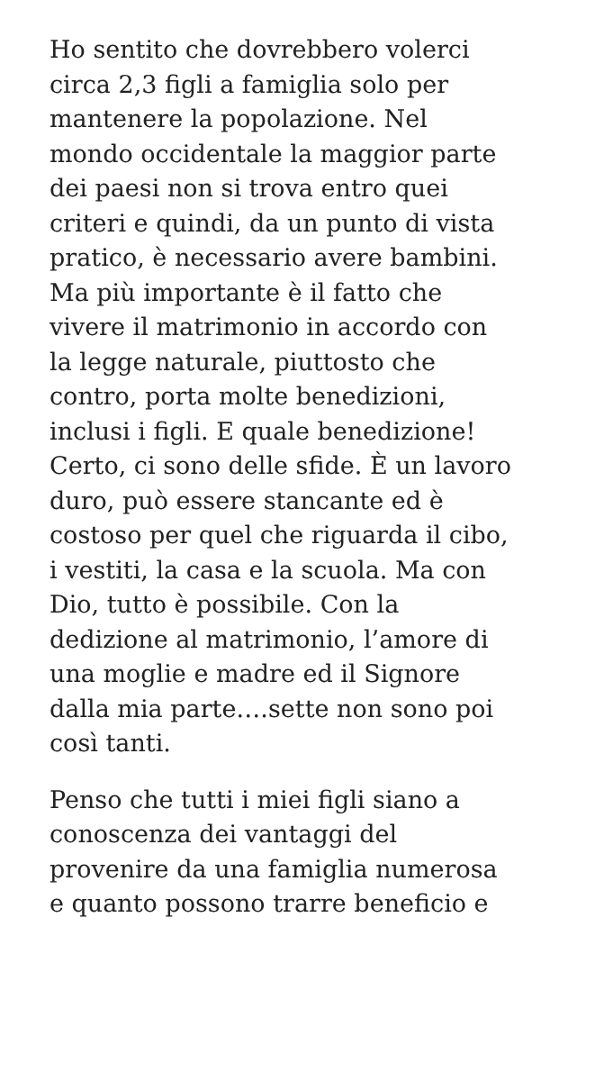Ho sentito che dovrebbero volerci
circa 2,3 figli a famiglia solo per
mantenere la popolazione. Nel
mondo occidentale la maggior parte
dei paesi non si trova entro quei
criteri e quindi, da un punto di vista
pratico, è necessario avere bambini.
Ma più importante è il fatto che
vivere il matrimonio in accordo con
la legge naturale, piuttosto che
contro, porta molte benedizioni,
inclusi i figli. E quale benedizione!
Certo, ci sono delle sfide. È un lavoro
duro, può essere stancante ed è
costoso per quel che riguarda il cibo,
i vestiti, la casa e la scuola. Ma con
Dio, tutto è possibile. Con la
dedizione al matrimonio, l’amore di
una moglie e madre ed il Signore
dalla mia parte….sette non sono poi
così tanti.
Penso che tutti i miei figli siano a
conoscenza dei vantaggi del
provenire da una famiglia numerosa
e quanto possono trarre beneficio e